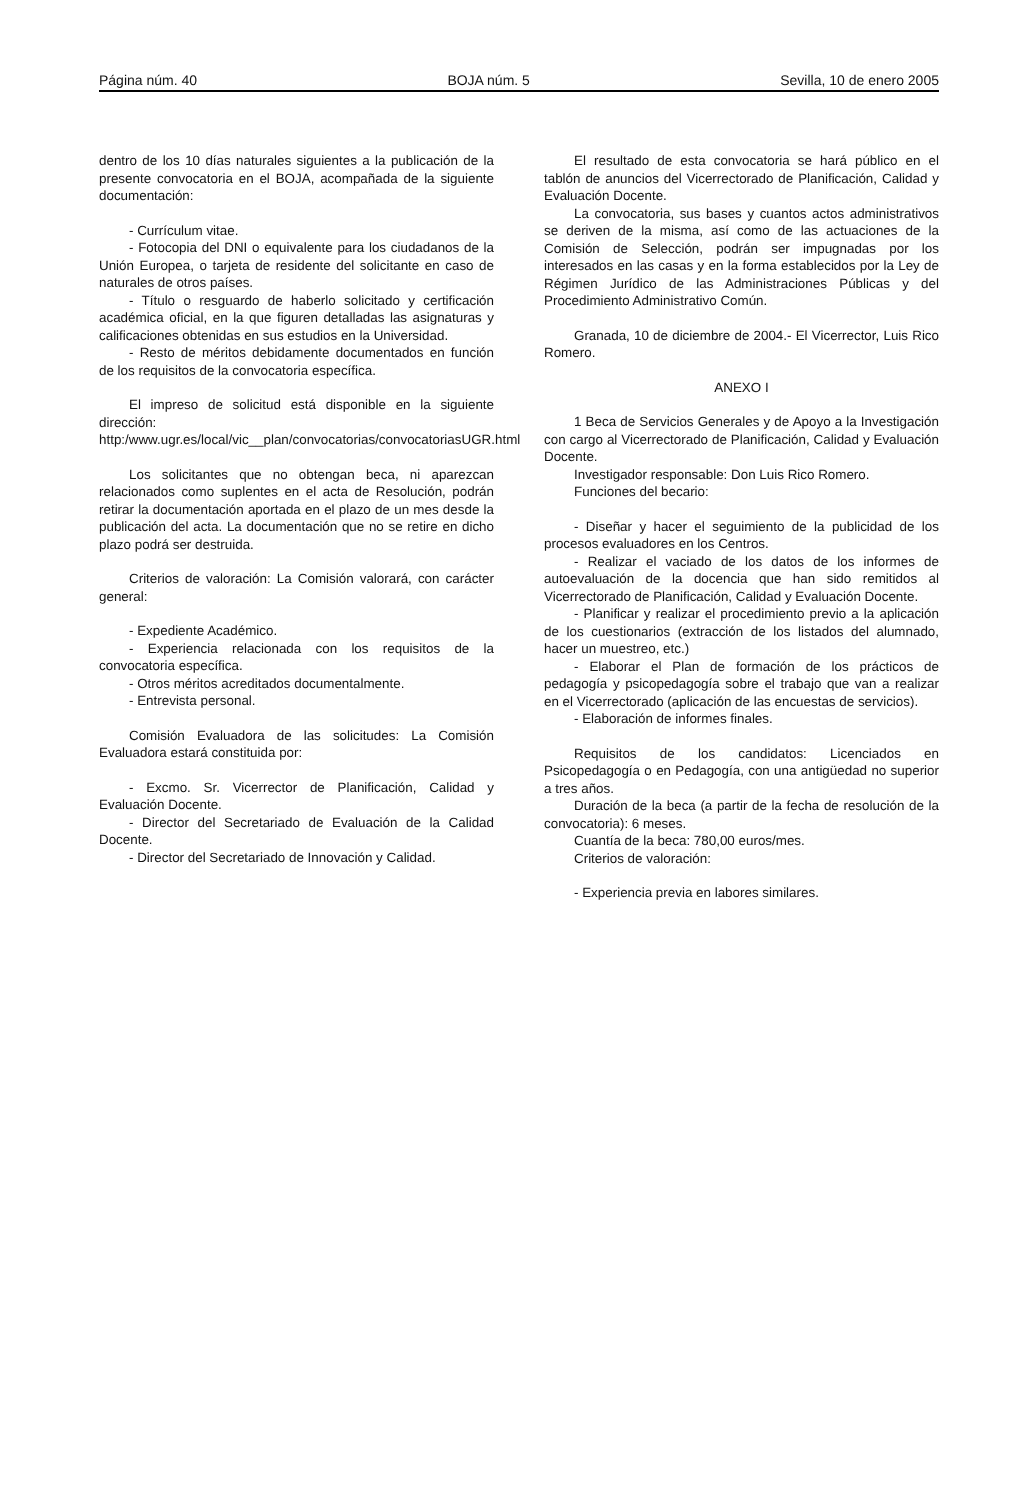Página núm. 40 BOJA núm. 5 Sevilla, 10 de enero 2005
dentro de los 10 días naturales siguientes a la publicación de la presente convocatoria en el BOJA, acompañada de la siguiente documentación:
- Currículum vitae.
- Fotocopia del DNI o equivalente para los ciudadanos de la Unión Europea, o tarjeta de residente del solicitante en caso de naturales de otros países.
- Título o resguardo de haberlo solicitado y certificación académica oficial, en la que figuren detalladas las asignaturas y calificaciones obtenidas en sus estudios en la Universidad.
- Resto de méritos debidamente documentados en función de los requisitos de la convocatoria específica.
El impreso de solicitud está disponible en la siguiente dirección: http:/www.ugr.es/local/vic__plan/convocatorias/convocatoriasUGR.html
Los solicitantes que no obtengan beca, ni aparezcan relacionados como suplentes en el acta de Resolución, podrán retirar la documentación aportada en el plazo de un mes desde la publicación del acta. La documentación que no se retire en dicho plazo podrá ser destruida.
Criterios de valoración: La Comisión valorará, con carácter general:
- Expediente Académico.
- Experiencia relacionada con los requisitos de la convocatoria específica.
- Otros méritos acreditados documentalmente.
- Entrevista personal.
Comisión Evaluadora de las solicitudes: La Comisión Evaluadora estará constituida por:
- Excmo. Sr. Vicerrector de Planificación, Calidad y Evaluación Docente.
- Director del Secretariado de Evaluación de la Calidad Docente.
- Director del Secretariado de Innovación y Calidad.
El resultado de esta convocatoria se hará público en el tablón de anuncios del Vicerrectorado de Planificación, Calidad y Evaluación Docente.
La convocatoria, sus bases y cuantos actos administrativos se deriven de la misma, así como de las actuaciones de la Comisión de Selección, podrán ser impugnadas por los interesados en las casas y en la forma establecidos por la Ley de Régimen Jurídico de las Administraciones Públicas y del Procedimiento Administrativo Común.
Granada, 10 de diciembre de 2004.- El Vicerrector, Luis Rico Romero.
ANEXO I
1 Beca de Servicios Generales y de Apoyo a la Investigación con cargo al Vicerrectorado de Planificación, Calidad y Evaluación Docente.
Investigador responsable: Don Luis Rico Romero.
Funciones del becario:
- Diseñar y hacer el seguimiento de la publicidad de los procesos evaluadores en los Centros.
- Realizar el vaciado de los datos de los informes de autoevaluación de la docencia que han sido remitidos al Vicerrectorado de Planificación, Calidad y Evaluación Docente.
- Planificar y realizar el procedimiento previo a la aplicación de los cuestionarios (extracción de los listados del alumnado, hacer un muestreo, etc.)
- Elaborar el Plan de formación de los prácticos de pedagogía y psicopedagogía sobre el trabajo que van a realizar en el Vicerrectorado (aplicación de las encuestas de servicios).
- Elaboración de informes finales.
Requisitos de los candidatos: Licenciados en Psicopedagogía o en Pedagogía, con una antigüedad no superior a tres años.
Duración de la beca (a partir de la fecha de resolución de la convocatoria): 6 meses.
Cuantía de la beca: 780,00 euros/mes.
Criterios de valoración:
- Experiencia previa en labores similares.